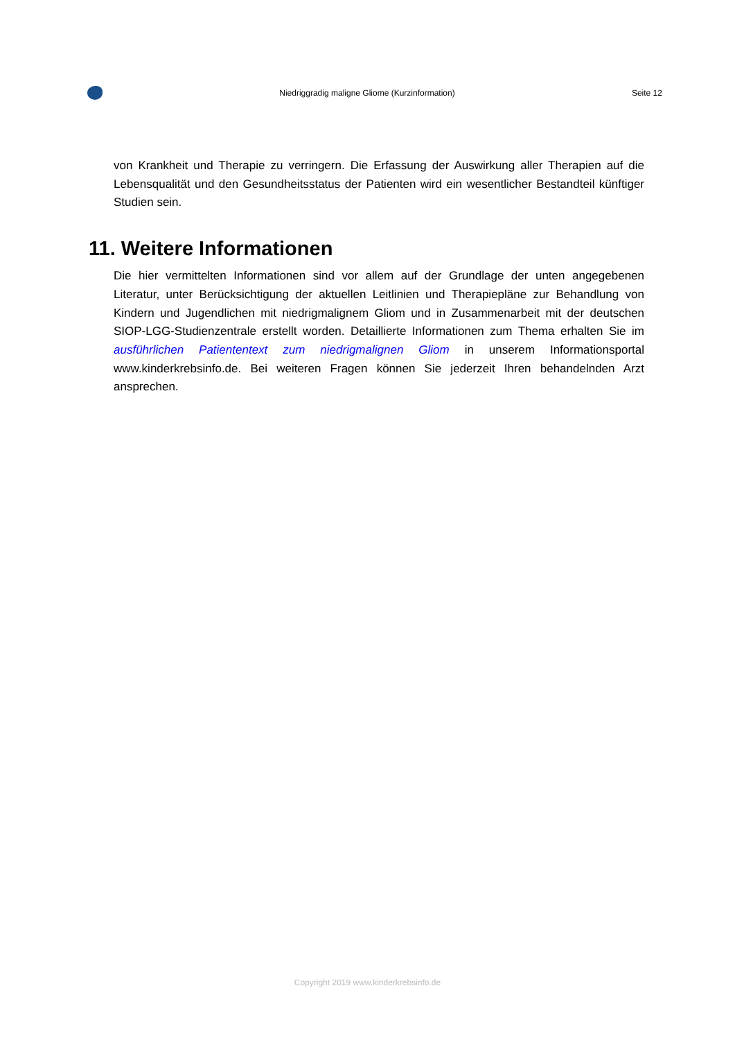Niedriggradig maligne Gliome (Kurzinformation) Seite 12
von Krankheit und Therapie zu verringern. Die Erfassung der Auswirkung aller Therapien auf die Lebensqualität und den Gesundheitsstatus der Patienten wird ein wesentlicher Bestandteil künftiger Studien sein.
11. Weitere Informationen
Die hier vermittelten Informationen sind vor allem auf der Grundlage der unten angegebenen Literatur, unter Berücksichtigung der aktuellen Leitlinien und Therapiepläne zur Behandlung von Kindern und Jugendlichen mit niedrigmalignem Gliom und in Zusammenarbeit mit der deutschen SIOP-LGG-Studienzentrale erstellt worden. Detaillierte Informationen zum Thema erhalten Sie im ausführlichen Patiententext zum niedrigmalignen Gliom in unserem Informationsportal www.kinderkrebsinfo.de. Bei weiteren Fragen können Sie jederzeit Ihren behandelnden Arzt ansprechen.
Copyright 2019 www.kinderkrebsinfo.de